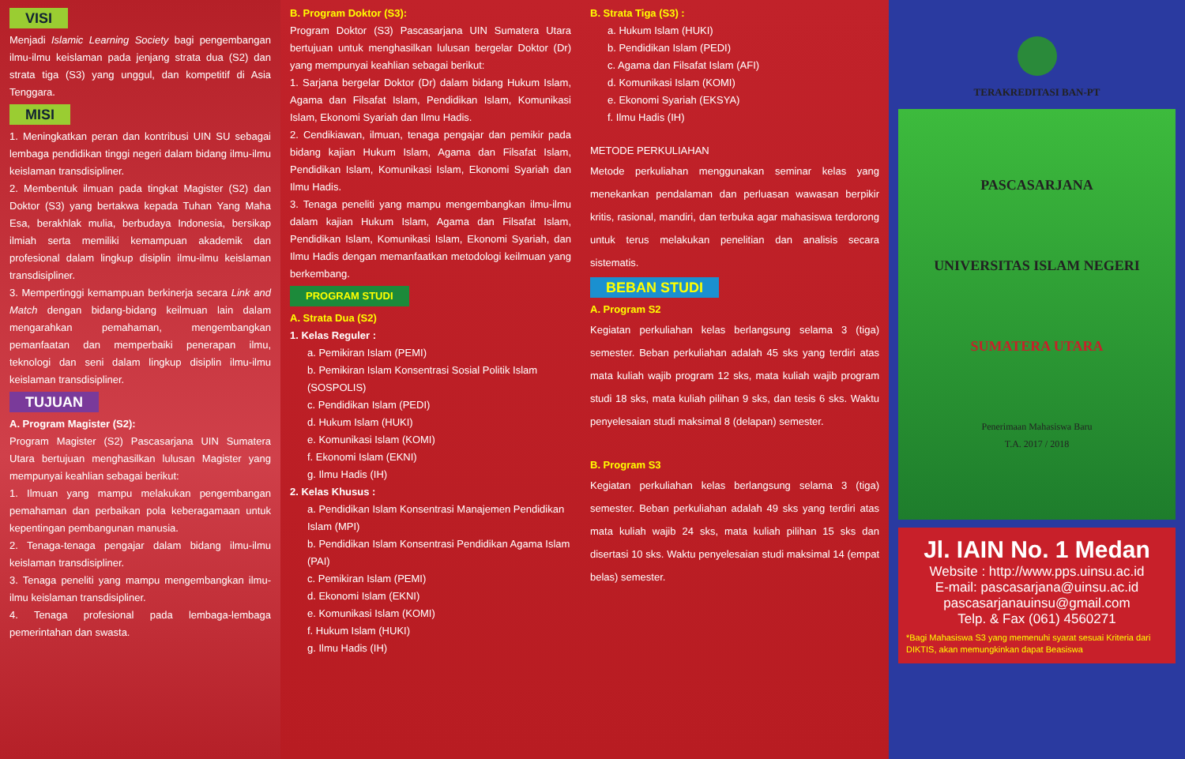VISI
Menjadi Islamic Learning Society bagi pengembangan ilmu-ilmu keislaman pada jenjang strata dua (S2) dan strata tiga (S3) yang unggul, dan kompetitif di Asia Tenggara.
MISI
1. Meningkatkan peran dan kontribusi UIN SU sebagai lembaga pendidikan tinggi negeri dalam bidang ilmu-ilmu keislaman transdisipliner.
2. Membentuk ilmuan pada tingkat Magister (S2) dan Doktor (S3) yang bertakwa kepada Tuhan Yang Maha Esa, berakhlak mulia, berbudaya Indonesia, bersikap ilmiah serta memiliki kemampuan akademik dan profesional dalam lingkup disiplin ilmu-ilmu keislaman transdisipliner.
3. Mempertinggi kemampuan berkinerja secara Link and Match dengan bidang-bidang keilmuan lain dalam mengarahkan pemahaman, mengembangkan pemanfaatan dan memperbaiki penerapan ilmu, teknologi dan seni dalam lingkup disiplin ilmu-ilmu keislaman transdisipliner.
TUJUAN
A. Program Magister (S2):
Program Magister (S2) Pascasarjana UIN Sumatera Utara bertujuan menghasilkan lulusan Magister yang mempunyai keahlian sebagai berikut:
1. Ilmuan yang mampu melakukan pengembangan pemahaman dan perbaikan pola keberagamaan untuk kepentingan pembangunan manusia.
2. Tenaga-tenaga pengajar dalam bidang ilmu-ilmu keislaman transdisipliner.
3. Tenaga peneliti yang mampu mengembangkan ilmu-ilmu keislaman transdisipliner.
4. Tenaga profesional pada lembaga-lembaga pemerintahan dan swasta.
B. Program Doktor (S3):
Program Doktor (S3) Pascasarjana UIN Sumatera Utara bertujuan untuk menghasilkan lulusan bergelar Doktor (Dr) yang mempunyai keahlian sebagai berikut:
1. Sarjana bergelar Doktor (Dr) dalam bidang Hukum Islam, Agama dan Filsafat Islam, Pendidikan Islam, Komunikasi Islam, Ekonomi Syariah dan Ilmu Hadis.
2. Cendikiawan, ilmuan, tenaga pengajar dan pemikir pada bidang kajian Hukum Islam, Agama dan Filsafat Islam, Pendidikan Islam, Komunikasi Islam, Ekonomi Syariah dan Ilmu Hadis.
3. Tenaga peneliti yang mampu mengembangkan ilmu-ilmu dalam kajian Hukum Islam, Agama dan Filsafat Islam, Pendidikan Islam, Komunikasi Islam, Ekonomi Syariah, dan Ilmu Hadis dengan memanfaatkan metodologi keilmuan yang berkembang.
PROGRAM STUDI
A. Strata Dua (S2)
1. Kelas Reguler :
a. Pemikiran Islam (PEMI)
b. Pemikiran Islam Konsentrasi Sosial Politik Islam (SOSPOLIS)
c. Pendidikan Islam (PEDI)
d. Hukum Islam (HUKI)
e. Komunikasi Islam (KOMI)
f. Ekonomi Islam (EKNI)
g. Ilmu Hadis (IH)
2. Kelas Khusus :
a. Pendidikan Islam Konsentrasi Manajemen Pendidikan Islam (MPI)
b. Pendidikan Islam Konsentrasi Pendidikan Agama Islam (PAI)
c. Pemikiran Islam (PEMI)
d. Ekonomi Islam (EKNI)
e. Komunikasi Islam (KOMI)
f. Hukum Islam (HUKI)
g. Ilmu Hadis (IH)
B. Strata Tiga (S3) :
a. Hukum Islam (HUKI)
b. Pendidikan Islam (PEDI)
c. Agama dan Filsafat Islam (AFI)
d. Komunikasi Islam (KOMI)
e. Ekonomi Syariah (EKSYA)
f. Ilmu Hadis (IH)
METODE PERKULIAHAN
Metode perkuliahan menggunakan seminar kelas yang menekankan pendalaman dan perluasan wawasan berpikir kritis, rasional, mandiri, dan terbuka agar mahasiswa terdorong untuk terus melakukan penelitian dan analisis secara sistematis.
BEBAN STUDI
A. Program S2
Kegiatan perkuliahan kelas berlangsung selama 3 (tiga) semester. Beban perkuliahan adalah 45 sks yang terdiri atas mata kuliah wajib program 12 sks, mata kuliah wajib program studi 18 sks, mata kuliah pilihan 9 sks, dan tesis 6 sks. Waktu penyelesaian studi maksimal 8 (delapan) semester.
B. Program S3
Kegiatan perkuliahan kelas berlangsung selama 3 (tiga) semester. Beban perkuliahan adalah 49 sks yang terdiri atas mata kuliah wajib 24 sks, mata kuliah pilihan 15 sks dan disertasi 10 sks. Waktu penyelesaian studi maksimal 14 (empat belas) semester.
TERAKREDITASI BAN-PT
PASCASARJANA
UNIVERSITAS ISLAM NEGERI
SUMATERA UTARA
Penerimaan Mahasiswa Baru
T.A. 2017 / 2018
Jl. IAIN No. 1 Medan
Website : http://www.pps.uinsu.ac.id
E-mail: pascasarjana@uinsu.ac.id
pascasarjanauinsu@gmail.com
Telp. & Fax (061) 4560271
*Bagi Mahasiswa S3 yang memenuhi syarat sesuai Kriteria dari DIKTIS, akan memungkinkan dapat Beasiswa